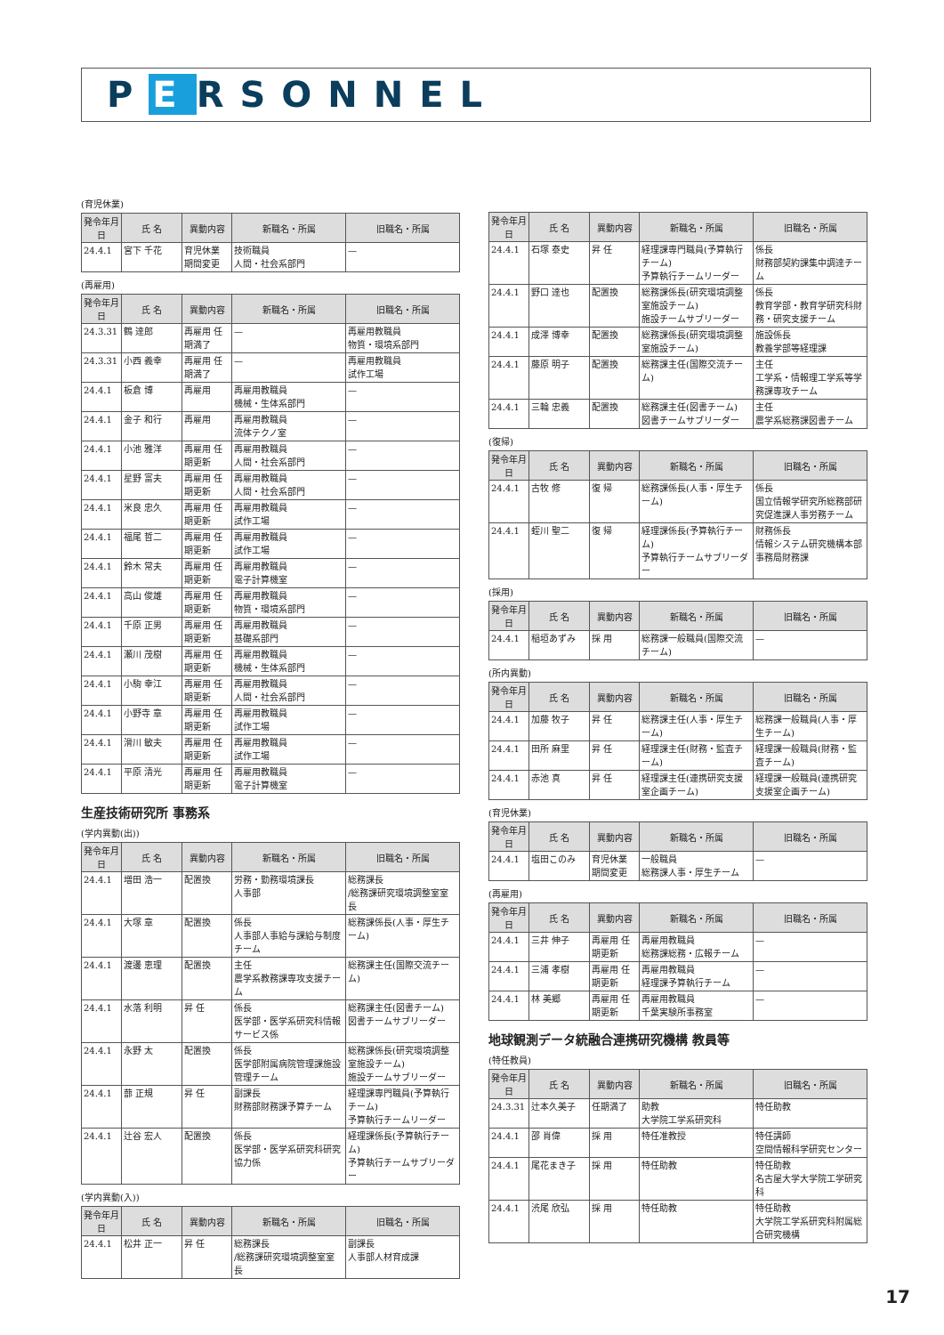P E RSONNEL
(育児休業)
| 発令年月日 | 氏 名 | 異動内容 | 新職名・所属 | 旧職名・所属 |
| --- | --- | --- | --- | --- |
| 24.4.1 | 宮下 千花 | 育児休業 期間変更 | 技術職員 人間・社会系部門 | — |
(再雇用)
| 発令年月日 | 氏 名 | 異動内容 | 新職名・所属 | 旧職名・所属 |
| --- | --- | --- | --- | --- |
| 24.3.31 | 鶴 達郎 | 再雇用 任期満了 | — | 再雇用教職員 物質・環境系部門 |
| 24.3.31 | 小西 義幸 | 再雇用 任期満了 | — | 再雇用教職員 試作工場 |
| 24.4.1 | 板倉 博 | 再雇用 | 再雇用教職員 機械・生体系部門 | — |
| 24.4.1 | 金子 和行 | 再雇用 | 再雇用教職員 流体テクノ室 | — |
| 24.4.1 | 小池 雅洋 | 再雇用 任期更新 | 再雇用教職員 人間・社会系部門 | — |
| 24.4.1 | 星野 富夫 | 再雇用 任期更新 | 再雇用教職員 人間・社会系部門 | — |
| 24.4.1 | 米良 忠久 | 再雇用 任期更新 | 再雇用教職員 試作工場 | — |
| 24.4.1 | 福尾 哲二 | 再雇用 任期更新 | 再雇用教職員 試作工場 | — |
| 24.4.1 | 鈴木 常夫 | 再雇用 任期更新 | 再雇用教職員 電子計算機室 | — |
| 24.4.1 | 高山 俊雄 | 再雇用 任期更新 | 再雇用教職員 物質・環境系部門 | — |
| 24.4.1 | 千原 正男 | 再雇用 任期更新 | 再雇用教職員 基礎系部門 | — |
| 24.4.1 | 瀬川 茂樹 | 再雇用 任期更新 | 再雇用教職員 機械・生体系部門 | — |
| 24.4.1 | 小駒 幸江 | 再雇用 任期更新 | 再雇用教職員 人間・社会系部門 | — |
| 24.4.1 | 小野寺 章 | 再雇用 任期更新 | 再雇用教職員 試作工場 | — |
| 24.4.1 | 滑川 敏夫 | 再雇用 任期更新 | 再雇用教職員 試作工場 | — |
| 24.4.1 | 平原 清光 | 再雇用 任期更新 | 再雇用教職員 電子計算機室 | — |
生産技術研究所 事務系
(学内異動(出))
| 発令年月日 | 氏 名 | 異動内容 | 新職名・所属 | 旧職名・所属 |
| --- | --- | --- | --- | --- |
| 24.4.1 | 増田 浩一 | 配置換 | 労務・勤務環境課長 人事部 | 総務課長 /総務課研究環境調整室室長 |
| 24.4.1 | 大塚 章 | 配置換 | 係長 人事部人事給与課給与制度チーム | 総務課係長(人事・厚生チーム) |
| 24.4.1 | 渡邊 恵理 | 配置換 | 主任 農学系教務課専攻支援チーム | 総務課主任(国際交流チーム) |
| 24.4.1 | 水落 利明 | 昇 任 | 係長 医学部・医学系研究科情報サービス係 | 総務課主任(図書チーム) 図書チームサブリーダー |
| 24.4.1 | 永野 太 | 配置換 | 係長 医学部附属病院管理課施設管理チーム | 総務課係長(研究環境調整室施設チーム) 施設チームサブリーダー |
| 24.4.1 | 蔀 正規 | 昇 任 | 副課長 財務部財務課予算チーム | 経理課専門職員(予算執行チーム) 予算執行チームリーダー |
| 24.4.1 | 辻谷 宏人 | 配置換 | 係長 医学部・医学系研究科研究協力係 | 経理課係長(予算執行チーム) 予算執行チームサブリーダー |
(学内異動(入))
| 発令年月日 | 氏 名 | 異動内容 | 新職名・所属 | 旧職名・所属 |
| --- | --- | --- | --- | --- |
| 24.4.1 | 松井 正一 | 昇 任 | 総務課長 /総務課研究環境調整室室長 | 副課長 人事部人材育成課 |
| 発令年月日 | 氏 名 | 異動内容 | 新職名・所属 | 旧職名・所属 |
| --- | --- | --- | --- | --- |
| 24.4.1 | 石塚 泰史 | 昇 任 | 経理課専門職員(予算執行チーム) 予算執行チームリーダー | 係長 財務部契約課集中調達チーム |
| 24.4.1 | 野口 達也 | 配置換 | 総務課係長(研究環境調整室施設チーム) 施設チームサブリーダー | 係長 教育学部・教育学研究科財務・研究支援チーム |
| 24.4.1 | 成澤 博幸 | 配置換 | 総務課係長(研究環境調整室施設チーム) | 施設係長 教養学部等経理課 |
| 24.4.1 | 藤原 明子 | 配置換 | 総務課主任(国際交流チーム) | 主任 工学系・情報理工学系等学務課専攻チーム |
| 24.4.1 | 三輪 忠義 | 配置換 | 総務課主任(図書チーム) 図書チームサブリーダー | 主任 農学系総務課図書チーム |
(復帰)
| 発令年月日 | 氏 名 | 異動内容 | 新職名・所属 | 旧職名・所属 |
| --- | --- | --- | --- | --- |
| 24.4.1 | 古牧 修 | 復 帰 | 総務課係長(人事・厚生チーム) | 係長 国立情報学研究所総務部研究促進課人事労務チーム |
| 24.4.1 | 蛭川 聖二 | 復 帰 | 経理課係長(予算執行チーム) 予算執行チームサブリーダー | 財務係長 情報システム研究機構本部事務局財務課 |
(採用)
| 発令年月日 | 氏 名 | 異動内容 | 新職名・所属 | 旧職名・所属 |
| --- | --- | --- | --- | --- |
| 24.4.1 | 稲垣あずみ | 採 用 | 総務課一般職員(国際交流チーム) | — |
(所内異動)
| 発令年月日 | 氏 名 | 異動内容 | 新職名・所属 | 旧職名・所属 |
| --- | --- | --- | --- | --- |
| 24.4.1 | 加藤 牧子 | 昇 任 | 総務課主任(人事・厚生チーム) | 総務課一般職員(人事・厚生チーム) |
| 24.4.1 | 田所 麻里 | 昇 任 | 経理課主任(財務・監査チーム) | 経理課一般職員(財務・監査チーム) |
| 24.4.1 | 赤池 真 | 昇 任 | 経理課主任(連携研究支援室企画チーム) | 経理課一般職員(連携研究支援室企画チーム) |
(育児休業)
| 発令年月日 | 氏 名 | 異動内容 | 新職名・所属 | 旧職名・所属 |
| --- | --- | --- | --- | --- |
| 24.4.1 | 塩田このみ | 育児休業 期間変更 | 一般職員 総務課人事・厚生チーム | — |
(再雇用)
| 発令年月日 | 氏 名 | 異動内容 | 新職名・所属 | 旧職名・所属 |
| --- | --- | --- | --- | --- |
| 24.4.1 | 三井 伸子 | 再雇用 任期更新 | 再雇用教職員 総務課総務・広報チーム | — |
| 24.4.1 | 三浦 孝樹 | 再雇用 任期更新 | 再雇用教職員 経理課予算執行チーム | — |
| 24.4.1 | 林 美郷 | 再雇用 任期更新 | 再雇用教職員 千葉実験所事務室 | — |
地球観測データ統融合連携研究機構 教員等
(特任教員)
| 発令年月日 | 氏 名 | 異動内容 | 新職名・所属 | 旧職名・所属 |
| --- | --- | --- | --- | --- |
| 24.3.31 | 辻本久美子 | 任期満了 | 助教 大学院工学系研究科 | 特任助教 |
| 24.4.1 | 邵 肖偉 | 採 用 | 特任准教授 | 特任講師 空間情報科学研究センター |
| 24.4.1 | 尾花まき子 | 採 用 | 特任助教 | 特任助教 名古屋大学大学院工学研究科 |
| 24.4.1 | 渋尾 欣弘 | 採 用 | 特任助教 | 特任助教 大学院工学系研究科附属総合研究機構 |
17